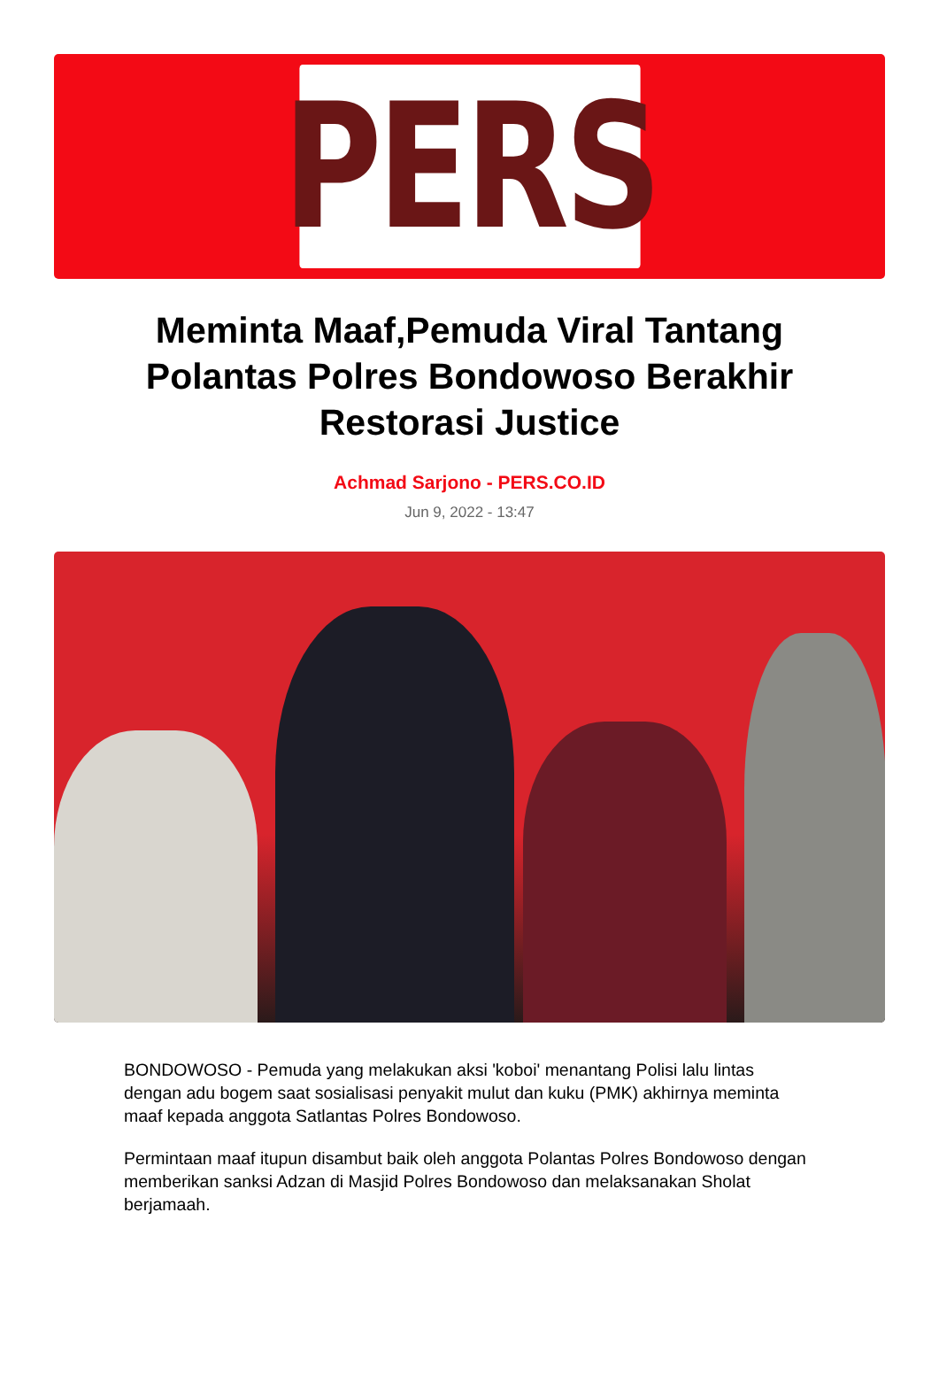PERS
Meminta Maaf,Pemuda Viral Tantang Polantas Polres Bondowoso Berakhir Restorasi Justice
Achmad Sarjono - PERS.CO.ID
Jun 9, 2022 - 13:47
BONDOWOSO - Pemuda yang melakukan aksi 'koboi' menantang Polisi lalu lintas dengan adu bogem saat sosialisasi penyakit mulut dan kuku (PMK) akhirnya meminta maaf kepada anggota Satlantas Polres Bondowoso.
Permintaan maaf itupun disambut baik oleh anggota Polantas Polres Bondowoso dengan memberikan sanksi Adzan di Masjid Polres Bondowoso dan melaksanakan Sholat berjamaah.